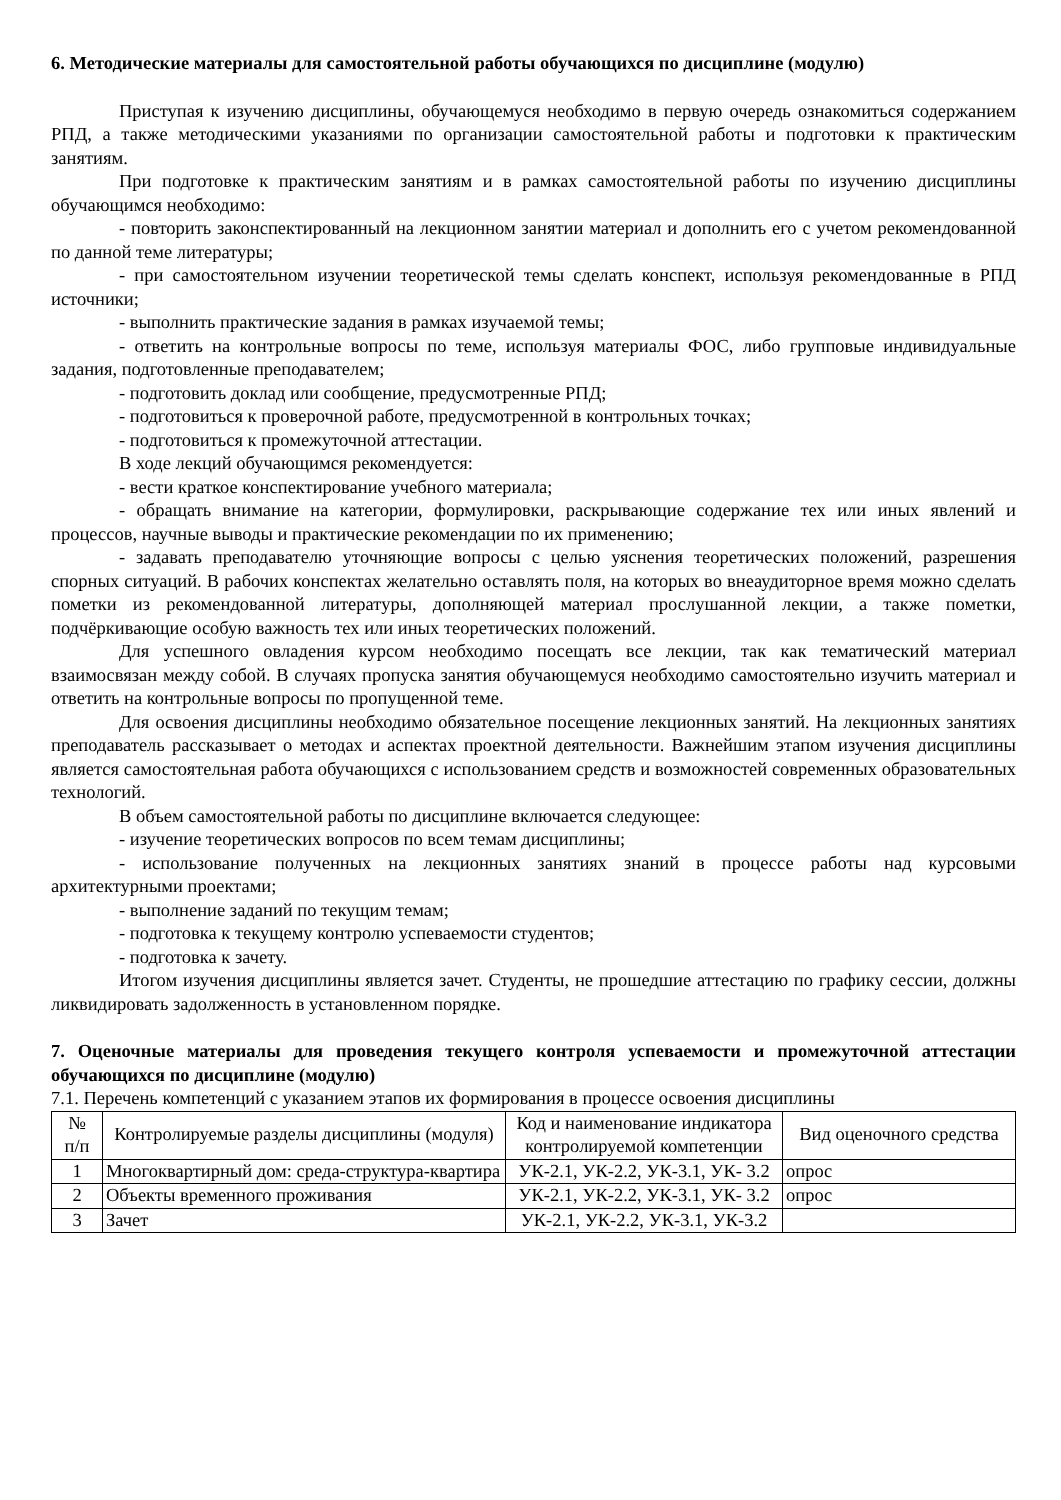6. Методические материалы для самостоятельной работы обучающихся по дисциплине (модулю)
Приступая к изучению дисциплины, обучающемуся необходимо в первую очередь ознакомиться содержанием РПД, а также методическими указаниями по организации самостоятельной работы и подготовки к практическим занятиям.
При подготовке к практическим занятиям и в рамках самостоятельной работы по изучению дисциплины обучающимся необходимо:
- повторить законспектированный на лекционном занятии материал и дополнить его с учетом рекомендованной по данной теме литературы;
- при самостоятельном изучении теоретической темы сделать конспект, используя рекомендованные в РПД источники;
- выполнить практические задания в рамках изучаемой темы;
- ответить на контрольные вопросы по теме, используя материалы ФОС, либо групповые индивидуальные задания, подготовленные преподавателем;
- подготовить доклад или сообщение, предусмотренные РПД;
- подготовиться к проверочной работе, предусмотренной в контрольных точках;
- подготовиться к промежуточной аттестации.
В ходе лекций обучающимся рекомендуется:
- вести краткое конспектирование учебного материала;
- обращать внимание на категории, формулировки, раскрывающие содержание тех или иных явлений и процессов, научные выводы и практические рекомендации по их применению;
- задавать преподавателю уточняющие вопросы с целью уяснения теоретических положений, разрешения спорных ситуаций. В рабочих конспектах желательно оставлять поля, на которых во внеаудиторное время можно сделать пометки из рекомендованной литературы, дополняющей материал прослушанной лекции, а также пометки, подчёркивающие особую важность тех или иных теоретических положений.
Для успешного овладения курсом необходимо посещать все лекции, так как тематический материал взаимосвязан между собой. В случаях пропуска занятия обучающемуся необходимо самостоятельно изучить материал и ответить на контрольные вопросы по пропущенной теме.
Для освоения дисциплины необходимо обязательное посещение лекционных занятий. На лекционных занятиях преподаватель рассказывает о методах и аспектах проектной деятельности. Важнейшим этапом изучения дисциплины является самостоятельная работа обучающихся с использованием средств и возможностей современных образовательных технологий.
В объем самостоятельной работы по дисциплине включается следующее:
- изучение теоретических вопросов по всем темам дисциплины;
- использование полученных на лекционных занятиях знаний в процессе работы над курсовыми архитектурными проектами;
- выполнение заданий по текущим темам;
- подготовка к текущему контролю успеваемости студентов;
- подготовка к зачету.
Итогом изучения дисциплины является зачет. Студенты, не прошедшие аттестацию по графику сессии, должны ликвидировать задолженность в установленном порядке.
7. Оценочные материалы для проведения текущего контроля успеваемости и промежуточной аттестации обучающихся по дисциплине (модулю)
7.1. Перечень компетенций с указанием этапов их формирования в процессе освоения дисциплины
| № п/п | Контролируемые разделы дисциплины (модуля) | Код и наименование индикатора контролируемой компетенции | Вид оценочного средства |
| --- | --- | --- | --- |
| 1 | Многоквартирный дом: среда-структура-квартира | УК-2.1, УК-2.2, УК-3.1, УК- 3.2 | опрос |
| 2 | Объекты временного проживания | УК-2.1, УК-2.2, УК-3.1, УК- 3.2 | опрос |
| 3 | Зачет | УК-2.1, УК-2.2, УК-3.1, УК-3.2 | |